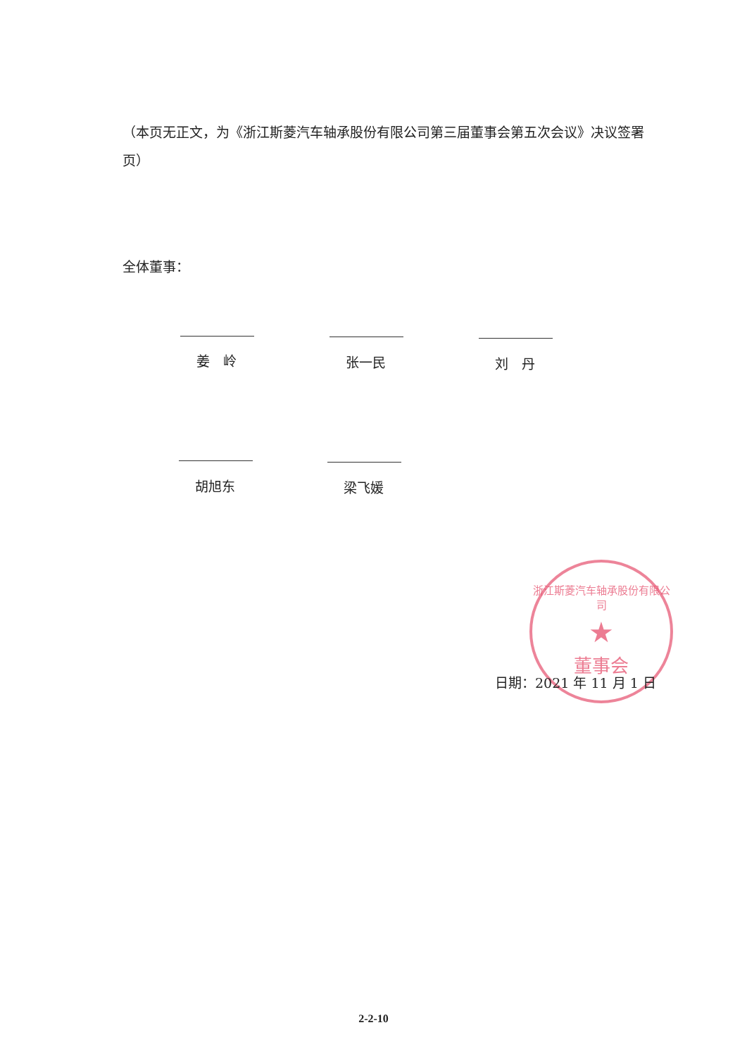（本页无正文，为《浙江斯菱汽车轴承股份有限公司第三届董事会第五次会议》决议签署页）
全体董事：
姜　岭 张一民 刘　丹
胡旭东 梁飞媛
浙江斯菱汽车轴承股份有限公司
★
董事会
日期：2021 年 11 月 1 日
2-2-10